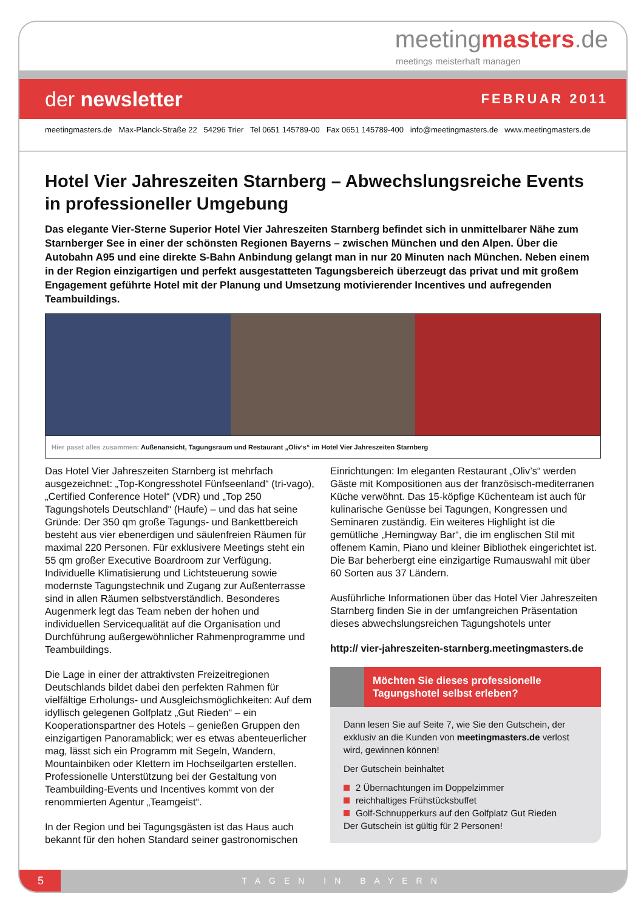meetingmasters.de
meetings meisterhaft managen
der newsletter
FEBRUAR 2011
meetingmasters.de Max-Planck-Straße 22 54296 Trier Tel 0651 145789-00 Fax 0651 145789-400 info@meetingmasters.de www.meetingmasters.de
Hotel Vier Jahreszeiten Starnberg – Abwechslungsreiche Events in professioneller Umgebung
Das elegante Vier-Sterne Superior Hotel Vier Jahreszeiten Starnberg befindet sich in unmittelbarer Nähe zum Starnberger See in einer der schönsten Regionen Bayerns – zwischen München und den Alpen. Über die Autobahn A95 und eine direkte S-Bahn Anbindung gelangt man in nur 20 Minuten nach München. Neben einem in der Region einzigartigen und perfekt ausgestatteten Tagungsbereich überzeugt das privat und mit großem Engagement geführte Hotel mit der Planung und Umsetzung motivierender Incentives und aufregenden Teambuildings.
Hier passt alles zusammen: Außenansicht, Tagungsraum und Restaurant „Oliv‘s“ im Hotel Vier Jahreszeiten Starnberg
Das Hotel Vier Jahreszeiten Starnberg ist mehrfach ausgezeichnet: „Top-Kongresshotel Fünfseenland“ (tri-vago), „Certified Conference Hotel“ (VDR) und „Top 250 Tagungshotels Deutschland“ (Haufe) – und das hat seine Gründe: Der 350 qm große Tagungs- und Bankettbereich besteht aus vier ebenerdigen und säulenfreien Räumen für maximal 220 Personen. Für exklusivere Meetings steht ein 55 qm großer Executive Boardroom zur Verfügung. Individuelle Klimatisierung und Lichtsteuerung sowie modernste Tagungstechnik und Zugang zur Außenterrasse sind in allen Räumen selbstverständlich. Besonderes Augenmerk legt das Team neben der hohen und individuellen Servicequalität auf die Organisation und Durchführung außergewöhnlicher Rahmenprogramme und Teambuildings.
Die Lage in einer der attraktivsten Freizeitregionen Deutschlands bildet dabei den perfekten Rahmen für vielfältige Erholungs- und Ausgleichsmöglichkeiten: Auf dem idyllisch gelegenen Golfplatz „Gut Rieden“ – ein Kooperationspartner des Hotels – genießen Gruppen den einzigartigen Panoramablick; wer es etwas abenteuerlicher mag, lässt sich ein Programm mit Segeln, Wandern, Mountainbiken oder Klettern im Hochseilgarten erstellen. Professionelle Unterstützung bei der Gestaltung von Teambuilding-Events und Incentives kommt von der renommierten Agentur „Teamgeist“.
In der Region und bei Tagungsgästen ist das Haus auch bekannt für den hohen Standard seiner gastronomischen
Einrichtungen: Im eleganten Restaurant „Oliv’s“ werden Gäste mit Kompositionen aus der französisch-mediterranen Küche verwöhnt. Das 15-köpfige Küchenteam ist auch für kulinarische Genüsse bei Tagungen, Kongressen und Seminaren zuständig. Ein weiteres Highlight ist die gemütliche „Hemingway Bar“, die im englischen Stil mit offenem Kamin, Piano und kleiner Bibliothek eingerichtet ist. Die Bar beherbergt eine einzigartige Rumauswahl mit über 60 Sorten aus 37 Ländern.
Ausführliche Informationen über das Hotel Vier Jahreszeiten Starnberg finden Sie in der umfangreichen Präsentation dieses abwechslungsreichen Tagungshotels unter
http:// vier-jahreszeiten-starnberg.meetingmasters.de
Möchten Sie dieses professionelle Tagungshotel selbst erleben?
Dann lesen Sie auf Seite 7, wie Sie den Gutschein, der exklusiv an die Kunden von meetingmasters.de verlost wird, gewinnen können!
Der Gutschein beinhaltet
2 Übernachtungen im Doppelzimmer
reichhaltiges Frühstücksbuffet
Golf-Schnupperkurs auf den Golfplatz Gut Rieden
Der Gutschein ist gültig für 2 Personen!
5
TAGEN IN BAYERN